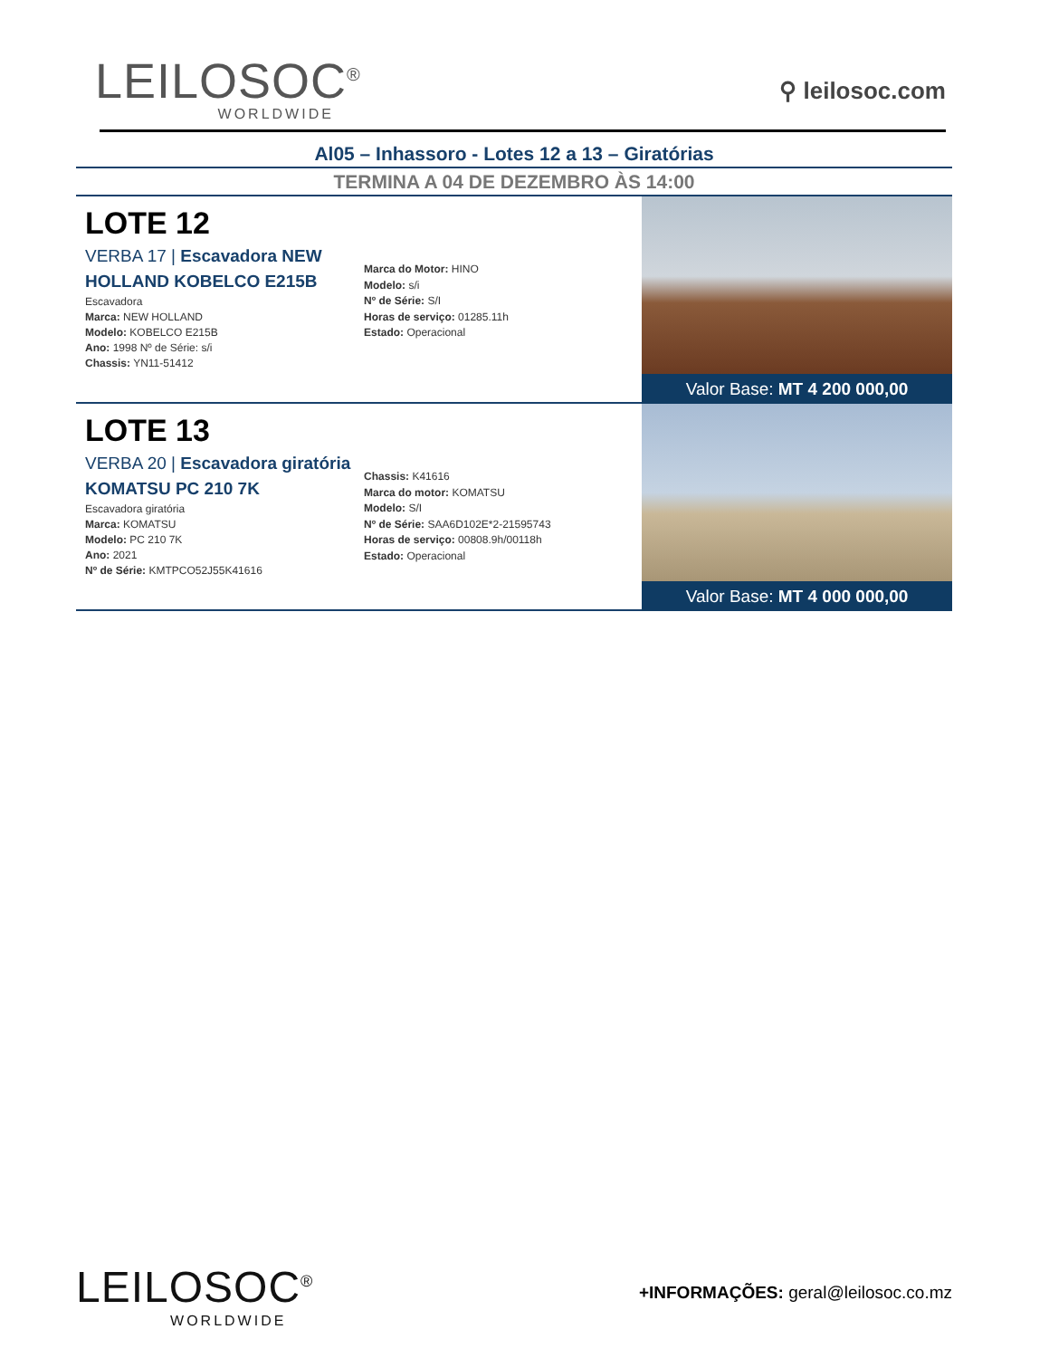LEILOSOC<sup>®</sup>
WORLDWIDE
⚲ leilosoc.com
Al05 – Inhassoro - Lotes 12 a 13 – Giratórias
TERMINA A 04 DE DEZEMBRO ÀS 14:00
LOTE 12
VERBA 17 | Escavadora NEW HOLLAND KOBELCO E215B
Escavadora
Marca: NEW HOLLAND
Modelo: KOBELCO E215B
Ano: 1998 Nº de Série: s/i
Chassis: YN11-51412
Marca do Motor: HINO
Modelo: s/i
Nº de Série: S/I
Horas de serviço: 01285.11h
Estado: Operacional
Valor Base: MT 4 200 000,00
LOTE 13
VERBA 20 | Escavadora giratória KOMATSU PC 210 7K
Escavadora giratória
Marca: KOMATSU
Modelo: PC 210 7K
Ano: 2021
Nº de Série: KMTPCO52J55K41616
Chassis: K41616
Marca do motor: KOMATSU
Modelo: S/I
Nº de Série: SAA6D102E*2-21595743
Horas de serviço: 00808.9h/00118h
Estado: Operacional
Valor Base: MT 4 000 000,00
LEILOSOC<sup>®</sup>
WORLDWIDE
+INFORMAÇÕES: geral@leilosoc.co.mz